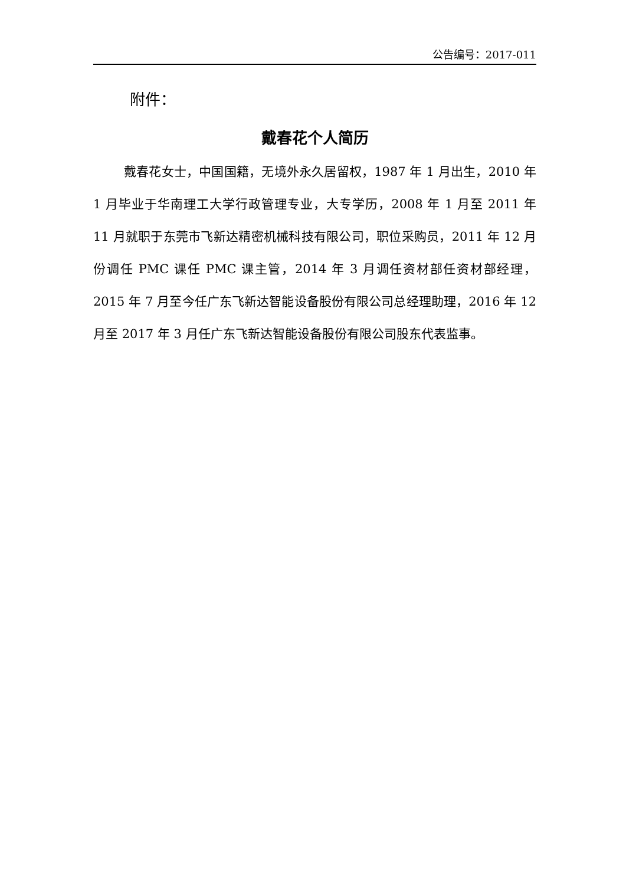公告编号：2017-011
附件：
戴春花个人简历
戴春花女士，中国国籍，无境外永久居留权，1987 年 1 月出生，2010 年 1 月毕业于华南理工大学行政管理专业，大专学历，2008 年 1 月至 2011 年 11 月就职于东莞市飞新达精密机械科技有限公司，职位采购员，2011 年 12 月份调任 PMC 课任 PMC 课主管，2014 年 3 月调任资材部任资材部经理，2015 年 7 月至今任广东飞新达智能设备股份有限公司总经理助理，2016 年 12 月至 2017 年 3 月任广东飞新达智能设备股份有限公司股东代表监事。